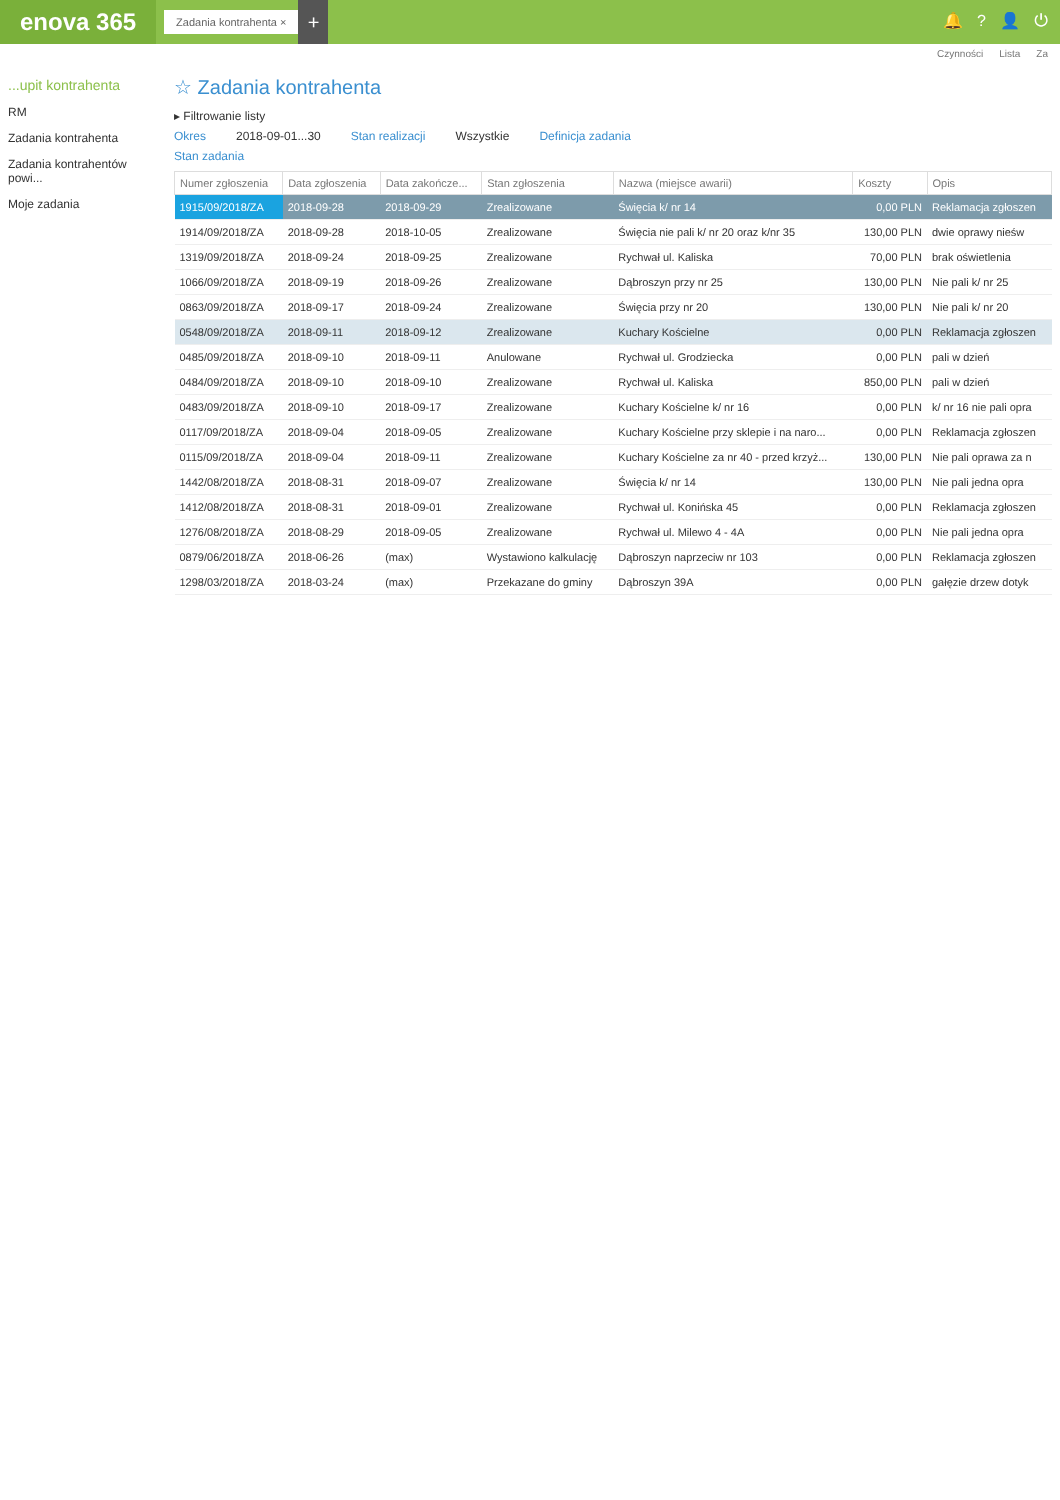enova 365
Zadania kontrahenta ×
+
🔔? 👤 ⏻
Czynności Lista Za
...upit kontrahenta
RM
Zadania kontrahenta
Zadania kontrahentów powi...
Moje zadania
☆ Zadania kontrahenta
▸ Filtrowanie listy
Okres 2018-09-01...30 Stan realizacji Wszystkie Definicja zadania
Stan zadania
| Numer zgłoszenia | Data zgłoszenia | Data zakończe... | Stan zgłoszenia | Nazwa (miejsce awarii) | Koszty | Opis |
| --- | --- | --- | --- | --- | --- | --- |
| 1915/09/2018/ZA | 2018-09-28 | 2018-09-29 | Zrealizowane | Święcia k/ nr 14 | 0,00 PLN | Reklamacja zgłoszen |
| 1914/09/2018/ZA | 2018-09-28 | 2018-10-05 | Zrealizowane | Święcia nie pali k/ nr 20 oraz k/nr 35 | 130,00 PLN | dwie oprawy nieśw |
| 1319/09/2018/ZA | 2018-09-24 | 2018-09-25 | Zrealizowane | Rychwał ul. Kaliska | 70,00 PLN | brak oświetlenia |
| 1066/09/2018/ZA | 2018-09-19 | 2018-09-26 | Zrealizowane | Dąbroszyn przy nr 25 | 130,00 PLN | Nie pali k/ nr 25 |
| 0863/09/2018/ZA | 2018-09-17 | 2018-09-24 | Zrealizowane | Święcia przy nr 20 | 130,00 PLN | Nie pali k/ nr 20 |
| 0548/09/2018/ZA | 2018-09-11 | 2018-09-12 | Zrealizowane | Kuchary Kościelne | 0,00 PLN | Reklamacja zgłoszen |
| 0485/09/2018/ZA | 2018-09-10 | 2018-09-11 | Anulowane | Rychwał ul. Grodziecka | 0,00 PLN | pali w dzień |
| 0484/09/2018/ZA | 2018-09-10 | 2018-09-10 | Zrealizowane | Rychwał ul. Kaliska | 850,00 PLN | pali w dzień |
| 0483/09/2018/ZA | 2018-09-10 | 2018-09-17 | Zrealizowane | Kuchary Kościelne k/ nr 16 | 0,00 PLN | k/ nr 16 nie pali opra |
| 0117/09/2018/ZA | 2018-09-04 | 2018-09-05 | Zrealizowane | Kuchary Kościelne przy sklepie i na naro... | 0,00 PLN | Reklamacja zgłoszen |
| 0115/09/2018/ZA | 2018-09-04 | 2018-09-11 | Zrealizowane | Kuchary Kościelne za nr 40 - przed krzyż... | 130,00 PLN | Nie pali oprawa za n |
| 1442/08/2018/ZA | 2018-08-31 | 2018-09-07 | Zrealizowane | Święcia k/ nr 14 | 130,00 PLN | Nie pali jedna opra |
| 1412/08/2018/ZA | 2018-08-31 | 2018-09-01 | Zrealizowane | Rychwał ul. Konińska 45 | 0,00 PLN | Reklamacja zgłoszen |
| 1276/08/2018/ZA | 2018-08-29 | 2018-09-05 | Zrealizowane | Rychwał ul. Milewo 4 - 4A | 0,00 PLN | Nie pali jedna opra |
| 0879/06/2018/ZA | 2018-06-26 | (max) | Wystawiono kalkulację | Dąbroszyn naprzeciw nr 103 | 0,00 PLN | Reklamacja zgłoszen |
| 1298/03/2018/ZA | 2018-03-24 | (max) | Przekazane do gminy | Dąbroszyn 39A | 0,00 PLN | gałęzie drzew dotyk |